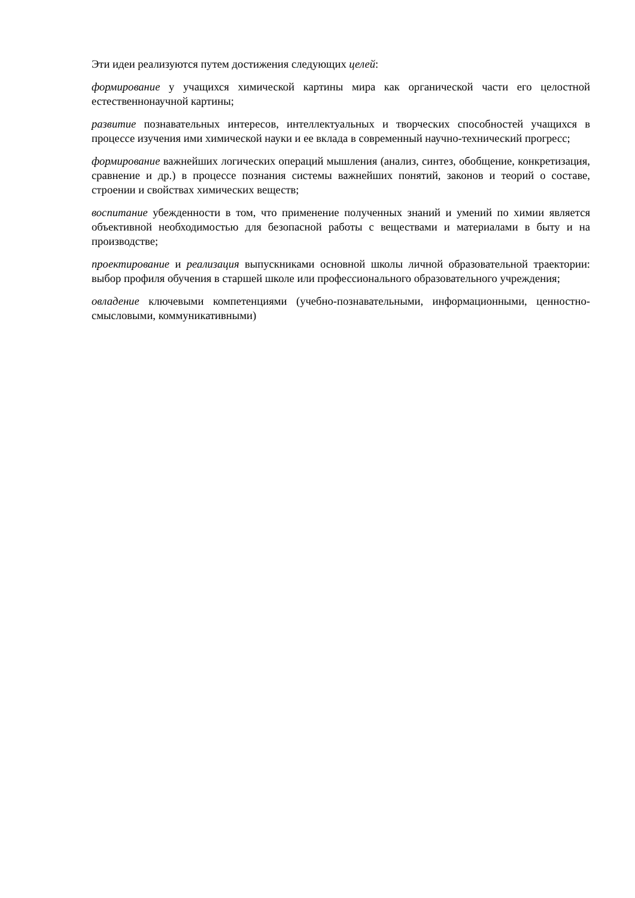Эти идеи реализуются путем достижения следующих целей:
формирование у учащихся химической картины мира как органической части его целостной естественнонаучной картины;
развитие познавательных интересов, интеллектуальных и творческих способностей учащихся в процессе изучения ими химической науки и ее вклада в современный научно-технический прогресс;
формирование важнейших логических операций мышления (анализ, синтез, обобщение, конкретизация, сравнение и др.) в процессе познания системы важнейших понятий, законов и теорий о составе, строении и свойствах химических веществ;
воспитание убежденности в том, что применение полученных знаний и умений по химии является объективной необходимостью для безопасной работы с веществами и материалами в быту и на производстве;
проектирование и реализация выпускниками основной школы личной образовательной траектории: выбор профиля обучения в старшей школе или профессионального образовательного учреждения;
овладение ключевыми компетенциями (учебно-познавательными, информационными, ценностно-смысловыми, коммуникативными)